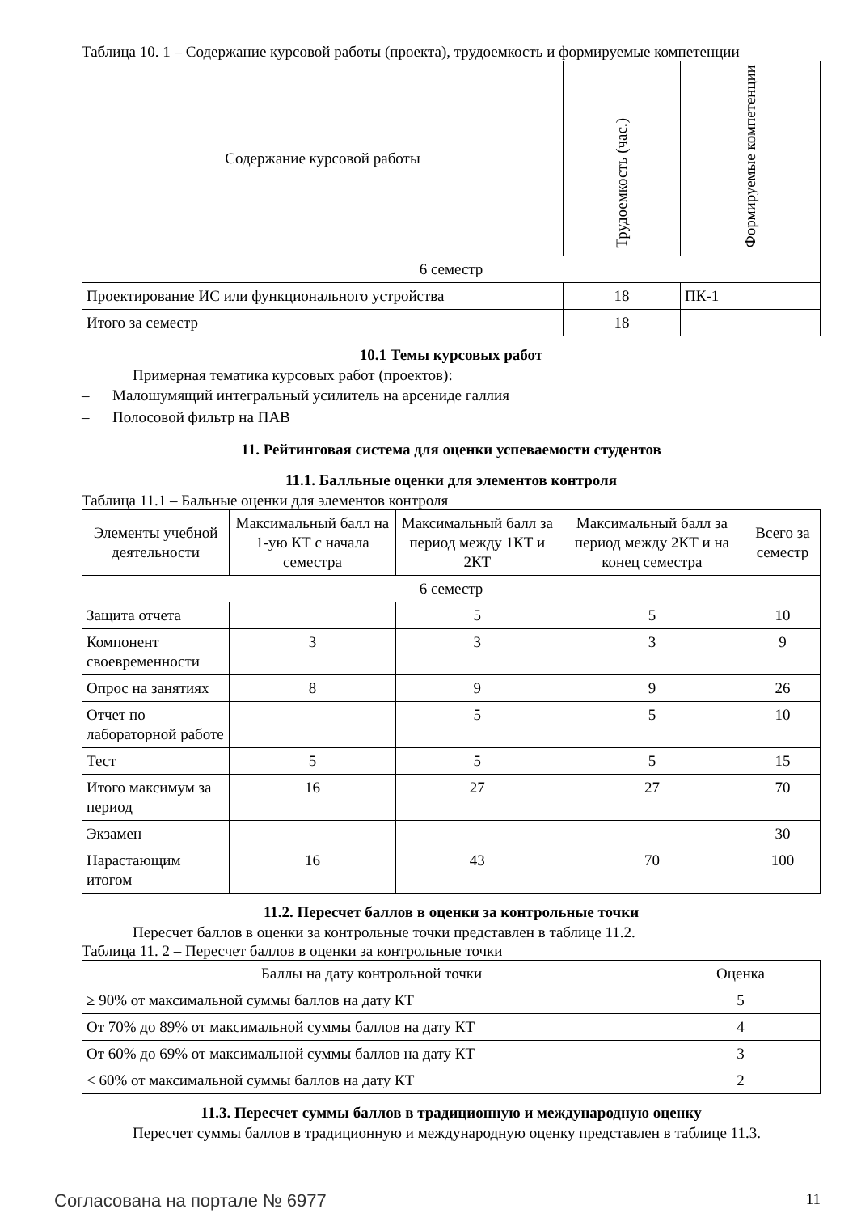Таблица 10. 1 – Содержание курсовой работы (проекта), трудоемкость и формируемые компетенции
| Содержание курсовой работы | Трудоемкость (час.) | Формируемые компетенции |
| --- | --- | --- |
| 6 семестр | | |
| Проектирование ИС или функционального устройства | 18 | ПК-1 |
| Итого за семестр | 18 | |
10.1 Темы курсовых работ
Примерная тематика курсовых работ (проектов):
– Малошумящий интегральный усилитель на арсениде галлия
– Полосовой фильтр на ПАВ
11. Рейтинговая система для оценки успеваемости студентов
11.1. Балльные оценки для элементов контроля
Таблица 11.1 – Бальные оценки для элементов контроля
| Элементы учебной деятельности | Максимальный балл на 1-ую КТ с начала семестра | Максимальный балл за период между 1КТ и 2КТ | Максимальный балл за период между 2КТ и на конец семестра | Всего за семестр |
| --- | --- | --- | --- | --- |
| 6 семестр | | | | |
| Защита отчета | | 5 | 5 | 10 |
| Компонент своевременности | 3 | 3 | 3 | 9 |
| Опрос на занятиях | 8 | 9 | 9 | 26 |
| Отчет по лабораторной работе | | 5 | 5 | 10 |
| Тест | 5 | 5 | 5 | 15 |
| Итого максимум за период | 16 | 27 | 27 | 70 |
| Экзамен | | | | 30 |
| Нарастающим итогом | 16 | 43 | 70 | 100 |
11.2. Пересчет баллов в оценки за контрольные точки
Пересчет баллов в оценки за контрольные точки представлен в таблице 11.2.
Таблица 11. 2 – Пересчет баллов в оценки за контрольные точки
| Баллы на дату контрольной точки | Оценка |
| --- | --- |
| ≥ 90% от максимальной суммы баллов на дату КТ | 5 |
| От 70% до 89% от максимальной суммы баллов на дату КТ | 4 |
| От 60% до 69% от максимальной суммы баллов на дату КТ | 3 |
| < 60% от максимальной суммы баллов на дату КТ | 2 |
11.3. Пересчет суммы баллов в традиционную и международную оценку
Пересчет суммы баллов в традиционную и международную оценку представлен в таблице 11.3.
Согласована на портале № 6977 11